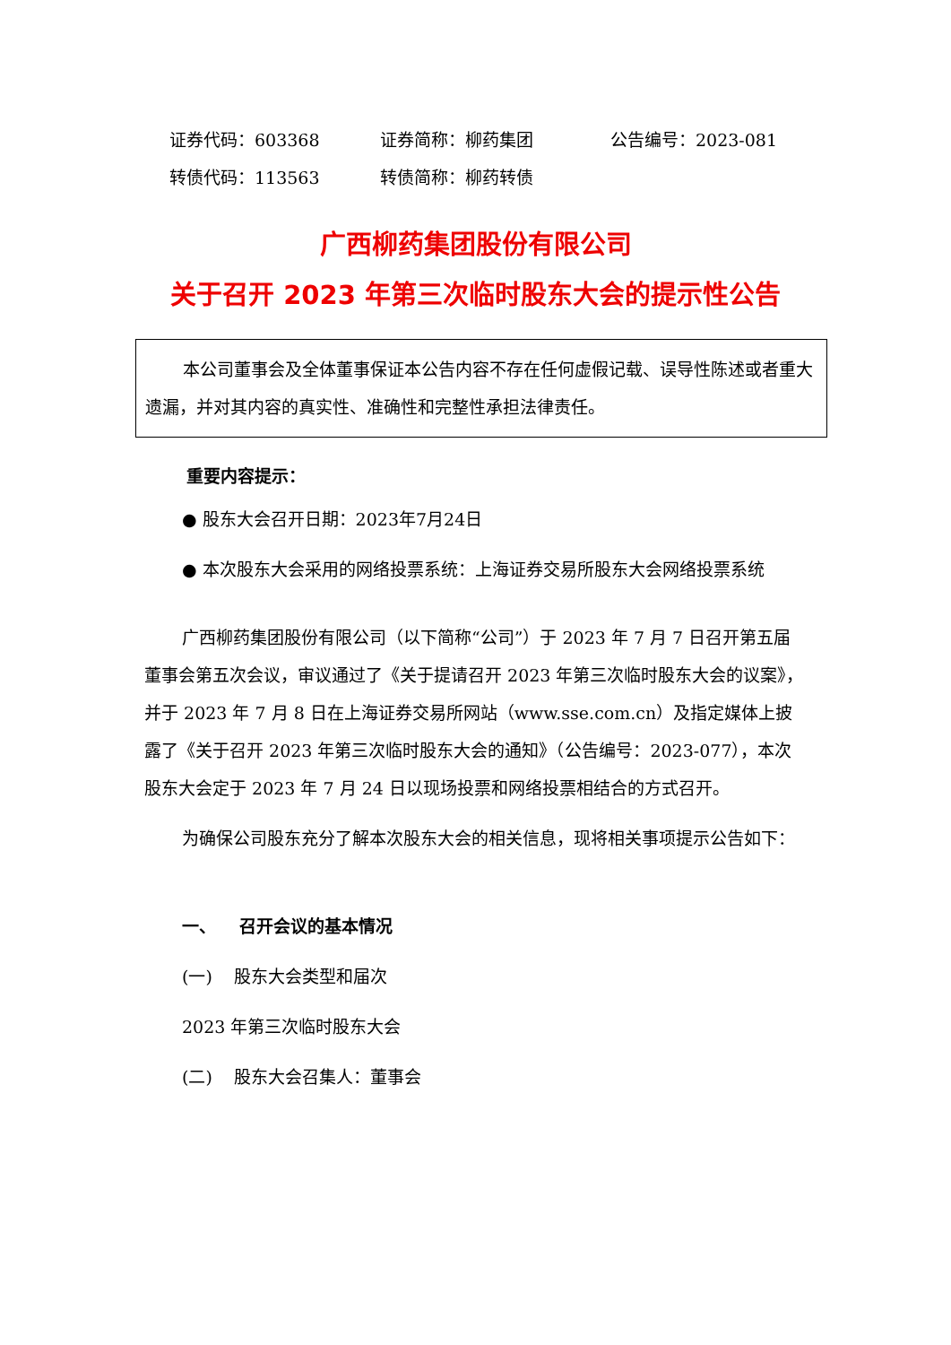证券代码：603368 证券简称：柳药集团 公告编号：2023-081
转债代码：113563 转债简称：柳药转债
广西柳药集团股份有限公司
关于召开 2023 年第三次临时股东大会的提示性公告
本公司董事会及全体董事保证本公告内容不存在任何虚假记载、误导性陈述或者重大遗漏，并对其内容的真实性、准确性和完整性承担法律责任。
重要内容提示：
● 股东大会召开日期：2023年7月24日
● 本次股东大会采用的网络投票系统：上海证券交易所股东大会网络投票系统
广西柳药集团股份有限公司（以下简称“公司”）于 2023 年 7 月 7 日召开第五届董事会第五次会议，审议通过了《关于提请召开 2023 年第三次临时股东大会的议案》，并于 2023 年 7 月 8 日在上海证券交易所网站（www.sse.com.cn）及指定媒体上披露了《关于召开 2023 年第三次临时股东大会的通知》（公告编号：2023-077），本次股东大会定于 2023 年 7 月 24 日以现场投票和网络投票相结合的方式召开。
为确保公司股东充分了解本次股东大会的相关信息，现将相关事项提示公告如下：
一、 召开会议的基本情况
(一) 股东大会类型和届次
2023 年第三次临时股东大会
(二) 股东大会召集人：董事会